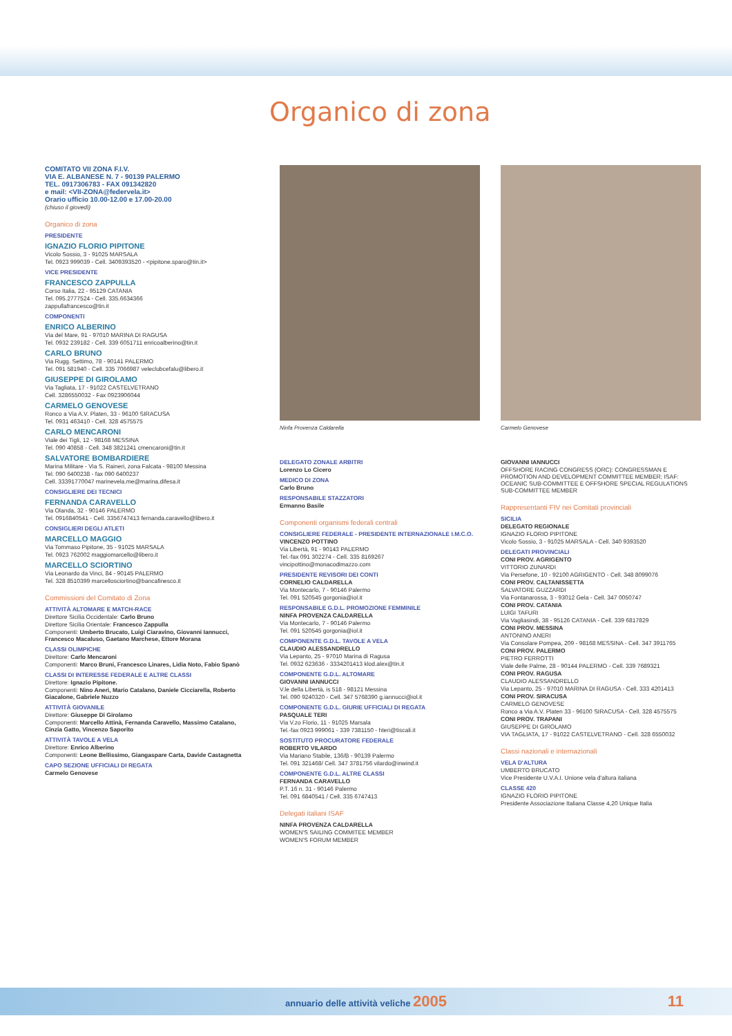Organico di zona
COMITATO VII ZONA F.I.V.
VIA E. ALBANESE N. 7 - 90139 PALERMO
TEL. 0917306783 - FAX 091342820
e mail: <VII-ZONA@federvela.it>
Orario ufficio 10.00-12.00 e 17.00-20.00
(chiuso il giovedì)
Organico di zona
PRESIDENTE
IGNAZIO FLORIO PIPITONE
Vicolo Sossio, 3 - 91025 MARSALA
Tel. 0923 999039 - Cell. 3409393520 - <pipitone.sparo@tin.it>
VICE PRESIDENTE
FRANCESCO ZAPPULLA
Corso Italia, 22 - 95129 CATANIA
Tel. 095.2777524 - Cell. 335.6634366
zappullafrancesco@tin.it
COMPONENTI
ENRICO ALBERINO
Via del Mare, 91 - 97010 MARINA DI RAGUSA
Tel. 0932 239182 - Cell. 339 6051711 enricoalberino@tin.it
CARLO BRUNO
Via Rugg. Settimo, 78 - 90141 PALERMO
Tel. 091 581940 - Cell. 335 7066987 veleclubcefalu@libero.it
GIUSEPPE DI GIROLAMO
Via Tagliata, 17 - 91022 CASTELVETRANO
Cell. 3286550032 - Fax 0923906044
CARMELO GENOVESE
Ronco a Via A.V. Platen, 33 - 96100 SIRACUSA
Tel. 0931 463410 - Cell. 328 4575575
CARLO MENCARONI
Viale dei Tigli, 12 - 98168 MESSINA
Tel. 090 40858 - Cell. 348 3821241 cmencaroni@tin.it
SALVATORE BOMBARDIERE
Marina Militare - Via S. Raineri, zona Falcata - 98100 Messina
Tel. 090 6400238 - fax 090 6400237
Cell. 33391770047 marinevela.me@marina.difesa.it
CONSIGLIERE DEI TECNICI
FERNANDA CARAVELLO
Via Olanda, 32 - 90146 PALERMO
Tel. 0916840541 - Cell. 3356747413 fernanda.caravello@libero.it
CONSIGLIERI DEGLI ATLETI
MARCELLO MAGGIO
Via Tommaso Pipitone, 35 - 91025 MARSALA
Tel. 0923 762002 maggiomarcello@libero.it
MARCELLO SCIORTINO
Via Leonardo da Vinci, 84 - 90145 PALERMO
Tel. 328 8510399 marcellosciortino@bancafinesco.it
Commissioni del Comitato di Zona
ATTIVITÀ ALTOMARE E MATCH-RACE
Direttore Sicilia Occidentale: Carlo Bruno
Direttore Sicilia Orientale: Francesco Zappulla
Componenti: Umberto Brucato, Luigi Ciaravino, Giovanni Iannucci, Francesco Macaluso, Gaetano Marchese, Ettore Morana
CLASSI OLIMPICHE
Direttore: Carlo Mencaroni
Componenti: Marco Bruni, Francesco Linares, Lidia Noto, Fabio Spanò
CLASSI DI INTERESSE FEDERALE E ALTRE CLASSI
Direttore: Ignazio Pipitone.
Componenti: Nino Aneri, Mario Catalano, Daniele Cicciarella, Roberto Giacalone, Gabriele Nuzzo
ATTIVITÀ GIOVANILE
Direttore: Giuseppe Di Girolamo
Componenti: Marcello Attinà, Fernanda Caravello, Massimo Catalano, Cinzia Gatto, Vincenzo Saporito
ATTIVITÀ TAVOLE A VELA
Direttore: Enrico Alberino
Componenti: Leone Bellissimo, Giangaspare Carta, Davide Castagnetta
CAPO SEZIONE UFFICIALI DI REGATA
Carmelo Genovese
Ninfa Provenza Caldarella
DELEGATO ZONALE ARBITRI
Lorenzo Lo Cicero
MEDICO DI ZONA
Carlo Bruno
RESPONSABILE STAZZATORI
Ermanno Basile
Componenti organismi federali centrali
CONSIGLIERE FEDERALE - PRESIDENTE INTERNAZIONALE I.M.C.O.
VINCENZO POTTINO
Via Libertà, 91 - 90143 PALERMO
Tel.-fax 091 302274 - Cell. 335 8169267
vincipottino@monacodimazzo.com
PRESIDENTE REVISORI DEI CONTI
CORNELIO CALDARELLA
Via Montecarlo, 7 - 90146 Palermo
Tel. 091 520545 gorgonia@iol.it
RESPONSABILE G.D.L. PROMOZIONE FEMMINILE
NINFA PROVENZA CALDARELLA
Via Montecarlo, 7 - 90146 Palermo
Tel. 091 520545 gorgonia@iol.it
COMPONENTE G.D.L. TAVOLE A VELA
CLAUDIO ALESSANDRELLO
Via Lepanto, 25 - 97010 Marina di Ragusa
Tel. 0932 623636 - 3334201413 klod.alex@tin.it
COMPONENTE G.D.L. ALTOMARE
GIOVANNI IANNUCCI
V.le della Libertà, is 518 - 98121 Messina
Tel. 090 9240320 - Cell. 347 5768390 g.iannucci@iol.it
COMPONENTE G.D.L. GIURIE UFFICIALI DI REGATA
PASQUALE TERI
Via V.zo Florio, 11 - 91025 Marsala
Tel.-fax 0923 999061 - 339 7381150 - hteri@tiscali.it
SOSTITUTO PROCURATORE FEDERALE
ROBERTO VILARDO
Via Mariano Stabile, 136/B - 90139 Palermo
Tel. 091 321468/ Cell. 347 3781756 vilardo@inwind.it
COMPONENTE G.D.L. ALTRE CLASSI
FERNANDA CARAVELLO
P.T. 16 n. 31 - 90146 Palermo
Tel. 091 6840541 / Cell. 335 6747413
Delegati italiani ISAF
NINFA PROVENZA CALDARELLA
WOMEN'S SAILING COMMITEE MEMBER
WOMEN'S FORUM MEMBER
Carmelo Genovese
GIOVANNI IANNUCCI
OFFSHORE RACING CONGRESS (ORC): CONGRESSMAN E PROMOTION AND DEVELOPMENT COMMITTEE MEMBER; ISAF: OCEANIC SUB-COMMITTEE E OFFSHORE SPECIAL REGULATIONS SUB-COMMITTEE MEMBER
Rappresentanti FIV nei Comitati provinciali
SICILIA
DELEGATO REGIONALE
IGNAZIO FLORIO PIPITONE
Vicolo Sossio, 3 - 91025 MARSALA - Cell. 340 9393520
DELEGATI PROVINCIALI
CONI PROV. AGRIGENTO
VITTORIO ZUNARDI
Via Persefone, 10 - 92100 AGRIGENTO - Cell. 348 8099076
CONI PROV. CALTANISSETTA
SALVATORE GUZZARDI
Via Fontanarossa, 3 - 93012 Gela - Cell. 347 0050747
CONI PROV. CATANIA
LUIGI TAFURI
Via Vagliasindi, 38 - 95126 CATANIA - Cell. 339 6817829
CONI PROV. MESSINA
ANTONINO ANERI
Via Consolare Pompea, 209 - 98168 MESSINA - Cell. 347 3911765
CONI PROV. PALERMO
PIETRO FERROTTI
Viale delle Palme, 28 - 90144 PALERMO - Cell. 339 7689321
CONI PROV. RAGUSA
CLAUDIO ALESSANDRELLO
Via Lepanto, 25 - 97010 MARINA DI RAGUSA - Cell. 333 4201413
CONI PROV. SIRACUSA
CARMELO GENOVESE
Ronco a Via A.V. Platen 33 - 96100 SIRACUSA - Cell. 328 4575575
CONI PROV. TRAPANI
GIUSEPPE DI GIROLAMO
VIA TAGLIATA, 17 - 91022 CASTELVETRANO - Cell. 328 6550032
Classi nazionali e internazionali
VELA D'ALTURA
UMBERTO BRUCATO
Vice Presidente U.V.A.I. Unione vela d'altura italiana
CLASSE 420
IGNAZIO FLORIO PIPITONE
Presidente Associazione Italiana Classe 4,20 Unique Italia
annuario delle attività veliche 2005 11